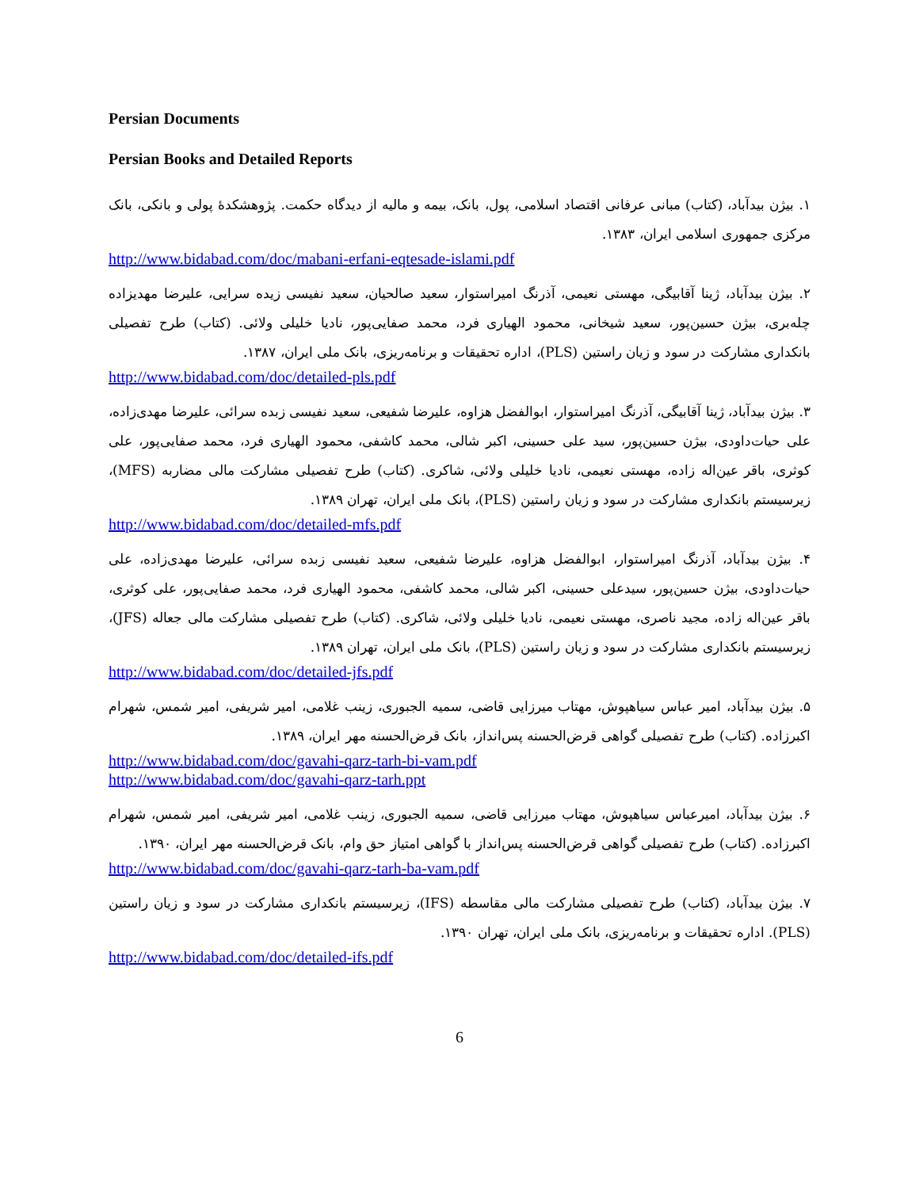Persian Documents
Persian Books and Detailed Reports
۱. بیژن بیدآباد، (کتاب) مبانی عرفانی اقتصاد اسلامی، پول، بانک، بیمه و مالیه از دیدگاه حکمت. پژوهشکدهٔ پولی و بانکی، بانک مرکزی جمهوری اسلامی ایران، ۱۳۸۳.
http://www.bidabad.com/doc/mabani-erfani-eqtesade-islami.pdf
۲. بیژن بیدآباد، ژینا آقابیگی، مهستی نعیمی، آذرنگ امیراستوار، سعید صالحیان، سعید نفیسی زیده سرایی، علیرضا مهدیزاده چله‌بری، بیژن حسین‌پور، سعید شیخانی، محمود الهیاری فرد، محمد صفایی‌پور، نادیا خلیلی ولائی. (کتاب) طرح تفصیلی بانکداری مشارکت در سود و زیان راستین (PLS)، اداره تحقیقات و برنامه‌ریزی، بانک ملی ایران، ۱۳۸۷.
http://www.bidabad.com/doc/detailed-pls.pdf
۳. بیژن بیدآباد، ژینا آقابیگی، آذرنگ امیراستوار، ابوالفضل هزاوه، علیرضا شفیعی، سعید نفیسی زبده سرائی، علیرضا مهدی‌زاده، علی حیات‌داودی، بیژن حسین‌پور، سید علی حسینی، اکبر شالی، محمد کاشفی، محمود الهیاری فرد، محمد صفایی‌پور، علی کوثری، باقر عین‌اله زاده، مهستی نعیمی، نادیا خلیلی ولائی، شاکری. (کتاب) طرح تفصیلی مشارکت مالی مضاربه (MFS)، زیرسیستم بانکداری مشارکت در سود و زیان راستین (PLS)، بانک ملی ایران، تهران ۱۳۸۹.
http://www.bidabad.com/doc/detailed-mfs.pdf
۴. بیژن بیدآباد، آذرنگ امیراستوار، ابوالفضل هزاوه، علیرضا شفیعی، سعید نفیسی زبده سرائی، علیرضا مهدی‌زاده، علی حیات‌داودی، بیژن حسین‌پور، سیدعلی حسینی، اکبر شالی، محمد کاشفی، محمود الهیاری فرد، محمد صفایی‌پور، علی کوثری، باقر عین‌اله زاده، مجید ناصری، مهستی نعیمی، نادیا خلیلی ولائی، شاکری. (کتاب) طرح تفصیلی مشارکت مالی جعاله (JFS)، زیرسیستم بانکداری مشارکت در سود و زیان راستین (PLS)، بانک ملی ایران، تهران ۱۳۸۹.
http://www.bidabad.com/doc/detailed-jfs.pdf
۵. بیژن بیدآباد، امیر عباس سیاهپوش، مهتاب میرزایی قاضی، سمیه الجبوری، زینب غلامی، امیر شریفی، امیر شمس، شهرام اکبرزاده. (کتاب) طرح تفصیلی گواهی قرض‌الحسنه پس‌انداز، بانک قرض‌الحسنه مهر ایران، ۱۳۸۹.
http://www.bidabad.com/doc/gavahi-qarz-tarh-bi-vam.pdf
http://www.bidabad.com/doc/gavahi-qarz-tarh.ppt
۶. بیژن بیدآباد، امیرعباس سیاهپوش، مهتاب میرزایی قاضی، سمیه الجبوری، زینب غلامی، امیر شریفی، امیر شمس، شهرام اکبرزاده. (کتاب) طرح تفصیلی گواهی قرض‌الحسنه پس‌انداز با گواهی امتیاز حق وام، بانک قرض‌الحسنه مهر ایران، ۱۳۹۰.
http://www.bidabad.com/doc/gavahi-qarz-tarh-ba-vam.pdf
۷. بیژن بیدآباد، (کتاب) طرح تفصیلی مشارکت مالی مقاسطه (IFS)، زیرسیستم بانکداری مشارکت در سود و زیان راستین (PLS). اداره تحقیقات و برنامه‌ریزی، بانک ملی ایران، تهران ۱۳۹۰.
http://www.bidabad.com/doc/detailed-ifs.pdf
6